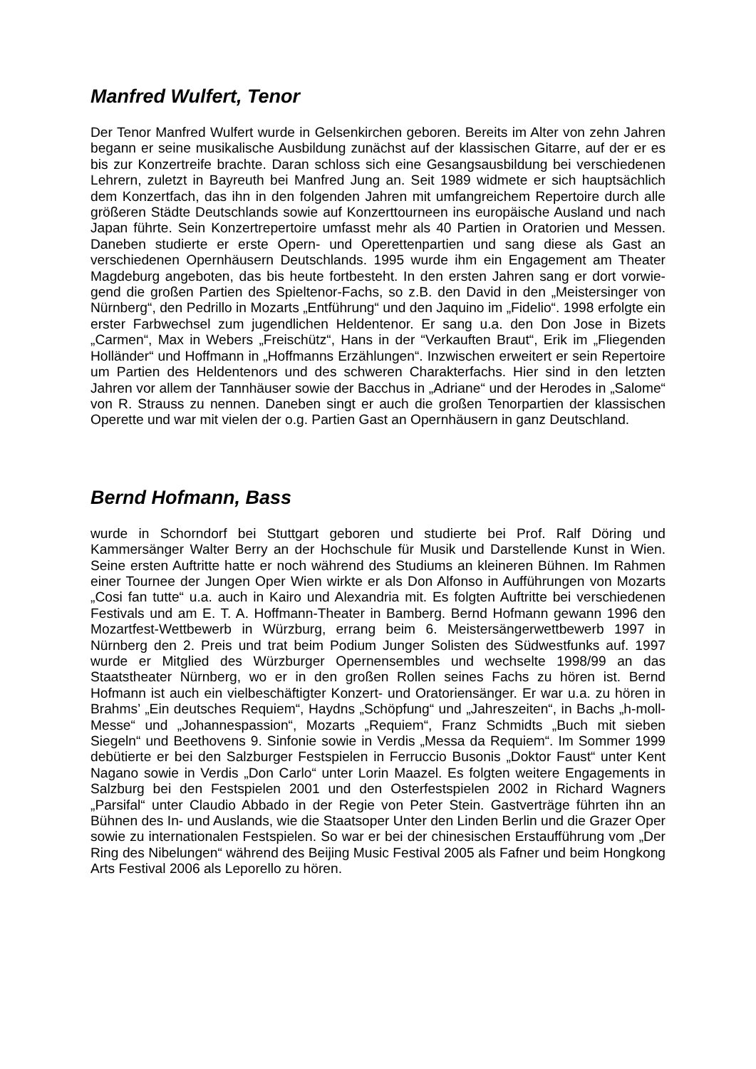Manfred Wulfert, Tenor
Der Tenor Manfred Wulfert wurde in Gelsenkirchen geboren. Bereits im Alter von zehn Jahren begann er seine musikalische Ausbildung zunächst auf der klassischen Gitarre, auf der er es bis zur Konzertreife brachte. Daran schloss sich eine Gesangs­ausbildung bei verschiedenen Lehrern, zuletzt in Bayreuth bei Manfred Jung an. Seit 1989 widmete er sich hauptsächlich dem Konzertfach, das ihn in den folgenden Jah­ren mit umfangreichem Repertoire durch alle größeren Städte Deutschlands sowie auf Konzerttourneen ins europäische Ausland und nach Japan führte. Sein Konzert­repertoire umfasst mehr als 40 Partien in Oratorien und Messen. Daneben studierte er erste Opern- und Operettenpartien und sang diese als Gast an verschiedenen Opernhäusern Deutschlands. 1995 wurde ihm ein Engagement am Theater Magde­burg angeboten, das bis heute fortbesteht. In den ersten Jahren sang er dort vorwie­gend die großen Partien des Spieltenor-Fachs, so z.B. den David in den „Meistersin­ger von Nürnberg“, den Pedrillo in Mozarts „Entführung“ und den Jaquino im „Fide­lio“. 1998 erfolgte ein erster Farbwechsel zum jugendlichen Heldentenor. Er sang u.a. den Don Jose in Bizets „Carmen“, Max in Webers „Freischütz“, Hans in der “Ver­kauften Braut“, Erik im „Fliegenden Holländer“ und Hoffmann in „Hoffmanns Erzäh­lungen“. Inzwischen erweitert er sein Repertoire um Partien des Heldentenors und des schweren Charakterfachs. Hier sind in den letzten Jahren vor allem der Tann­häuser sowie der Bacchus in „Adriane“ und der Herodes in „Salome“ von R. Strauss zu nennen. Daneben singt er auch die großen Tenorpartien der klassischen Operette und war mit vielen der o.g. Partien Gast an Opernhäusern in ganz Deutschland.
Bernd Hofmann, Bass
wurde in Schorndorf bei Stuttgart geboren und studierte bei Prof. Ralf Döring und Kammersänger Walter Berry an der Hochschule für Musik und Darstellende Kunst in Wien. Seine ersten Auftritte hatte er noch während des Studiums an kleineren Büh­nen. Im Rahmen einer Tournee der Jungen Oper Wien wirkte er als Don Alfonso in Aufführungen von Mozarts „Cosi fan tutte“ u.a. auch in Kairo und Alexandria mit. Es folgten Auftritte bei verschiedenen Festivals und am E. T. A. Hoffmann-Theater in Bamberg. Bernd Hofmann gewann 1996 den Mozartfest-Wettbewerb in Würzburg, errang beim 6. Meistersängerwettbewerb 1997 in Nürnberg den 2. Preis und trat beim Podium Junger Solisten des Südwestfunks auf. 1997 wurde er Mitglied des Würzburger Opernensembles und wechselte 1998/99 an das Staatstheater Nürn­berg, wo er in den großen Rollen seines Fachs zu hören ist. Bernd Hofmann ist auch ein vielbeschäftigter Konzert- und Oratoriensänger. Er war u.a. zu hören in Brahms’ „Ein deutsches Requiem“, Haydns „Schöpfung“ und „Jahreszeiten“, in Bachs „h-moll-Messe“ und „Johannespassion“, Mozarts „Requiem“, Franz Schmidts „Buch mit sie­ben Siegeln“ und Beethovens 9. Sinfonie sowie in Verdis „Messa da Requiem“. Im Sommer 1999 debütierte er bei den Salzburger Festspielen in Ferruccio Busonis „Doktor Faust“ unter Kent Nagano sowie in Verdis „Don Carlo“ unter Lorin Maazel. Es folgten weitere Engagements in Salzburg bei den Festspielen 2001 und den Oster­festspielen 2002 in Richard Wagners „Parsifal“ unter Claudio Abbado in der Regie von Peter Stein. Gastverträge führten ihn an Bühnen des In- und Auslands, wie die Staatsoper Unter den Linden Berlin und die Grazer Oper sowie zu internationalen Festspielen. So war er bei der chinesischen Erstaufführung vom „Der Ring des Nibe­lungen“ während des Beijing Music Festival 2005 als Fafner und beim Hongkong Arts Festival 2006 als Leporello zu hören.